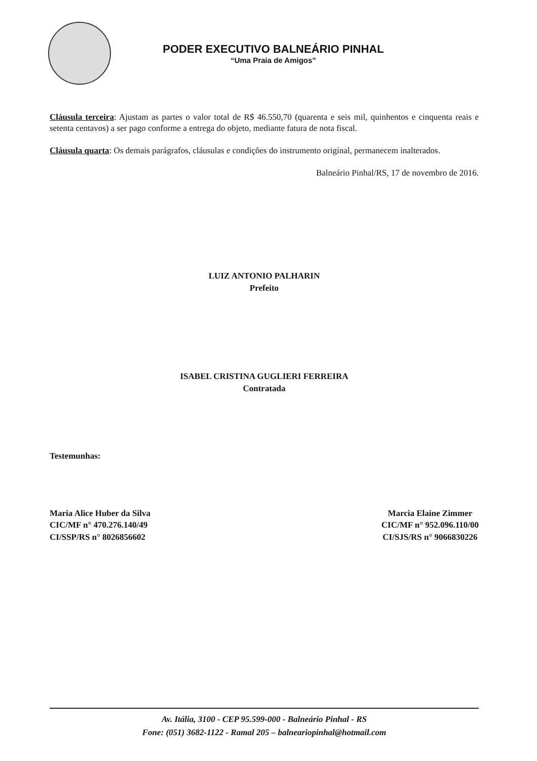PODER EXECUTIVO BALNEÁRIO PINHAL
“Uma Praia de Amigos”
Cláusula terceira: Ajustam as partes o valor total de R$ 46.550,70 (quarenta e seis mil, quinhentos e cinquenta reais e setenta centavos) a ser pago conforme a entrega do objeto, mediante fatura de nota fiscal.
Cláusula quarta: Os demais parágrafos, cláusulas e condições do instrumento original, permanecem inalterados.
Balneário Pinhal/RS, 17 de novembro de 2016.
LUIZ ANTONIO PALHARIN
Prefeito
ISABEL CRISTINA GUGLIERI FERREIRA
Contratada
Testemunhas:
Maria Alice Huber da Silva
CIC/MF n° 470.276.140/49
CI/SSP/RS n° 8026856602
Marcia Elaine Zimmer
CIC/MF n° 952.096.110/00
CI/SJS/RS n° 9066830226
Av. Itália, 3100 - CEP 95.599-000 - Balneário Pinhal - RS
Fone: (051) 3682-1122 - Ramal 205 – balneariopinhal@hotmail.com